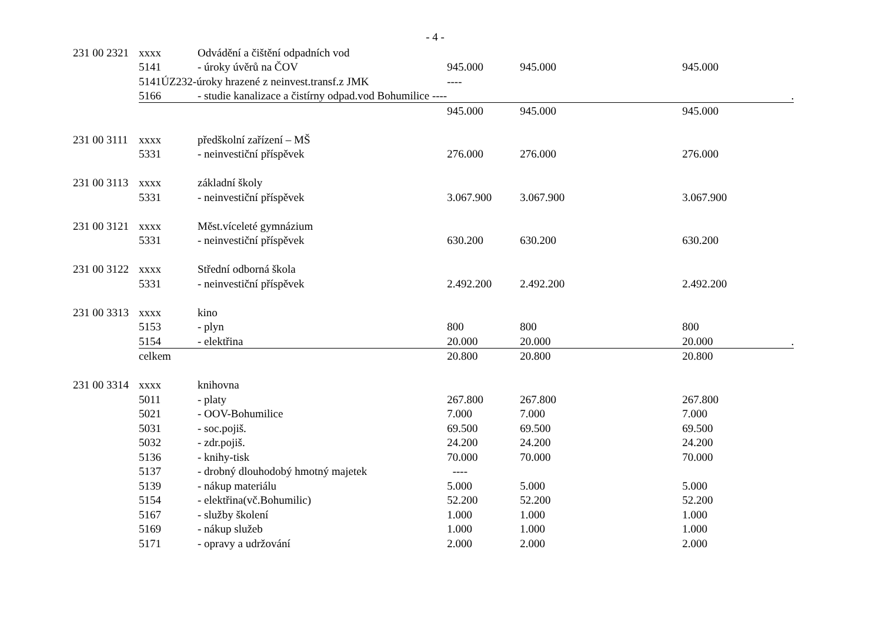- 4 -
| 231 00 2321 | xxxx | Odvádění a čištění odpadních vod | | | |
| | 5141 | - úroky úvěrů na ČOV | 945.000 | 945.000 | 945.000 |
| | 5141ÚZ232-úroky hrazené z neinvest.transf.z JMK | | ---- | | |
| | 5166 | - studie kanalizace a čistírny odpad.vod Bohumilice ---- | | | . |
| | | | 945.000 | 945.000 | 945.000 |
| 231 00 3111 | xxxx | předškolní zařízení – MŠ | | | |
| | 5331 | - neinvestiční příspěvek | 276.000 | 276.000 | 276.000 |
| 231 00 3113 | xxxx | základní školy | | | |
| | 5331 | - neinvestiční příspěvek | 3.067.900 | 3.067.900 | 3.067.900 |
| 231 00 3121 | xxxx | Měst.víceleté gymnázium | | | |
| | 5331 | - neinvestiční příspěvek | 630.200 | 630.200 | 630.200 |
| 231 00 3122 | xxxx | Střední odborná škola | | | |
| | 5331 | - neinvestiční příspěvek | 2.492.200 | 2.492.200 | 2.492.200 |
| 231 00 3313 | xxxx | kino | | | |
| | 5153 | - plyn | 800 | 800 | 800 |
| | 5154 | - elektřina | 20.000 | 20.000 | 20.000 . |
| | celkem | | 20.800 | 20.800 | 20.800 |
| 231 00 3314 | xxxx | knihovna | | | |
| | 5011 | - platy | 267.800 | 267.800 | 267.800 |
| | 5021 | - OOV-Bohumilice | 7.000 | 7.000 | 7.000 |
| | 5031 | - soc.pojiš. | 69.500 | 69.500 | 69.500 |
| | 5032 | - zdr.pojiš. | 24.200 | 24.200 | 24.200 |
| | 5136 | - knihy-tisk | 70.000 | 70.000 | 70.000 |
| | 5137 | - drobný dlouhodobý hmotný majetek | ---- | | |
| | 5139 | - nákup materiálu | 5.000 | 5.000 | 5.000 |
| | 5154 | - elektřina(vč.Bohumilic) | 52.200 | 52.200 | 52.200 |
| | 5167 | - služby školení | 1.000 | 1.000 | 1.000 |
| | 5169 | - nákup služeb | 1.000 | 1.000 | 1.000 |
| | 5171 | - opravy a udržování | 2.000 | 2.000 | 2.000 |